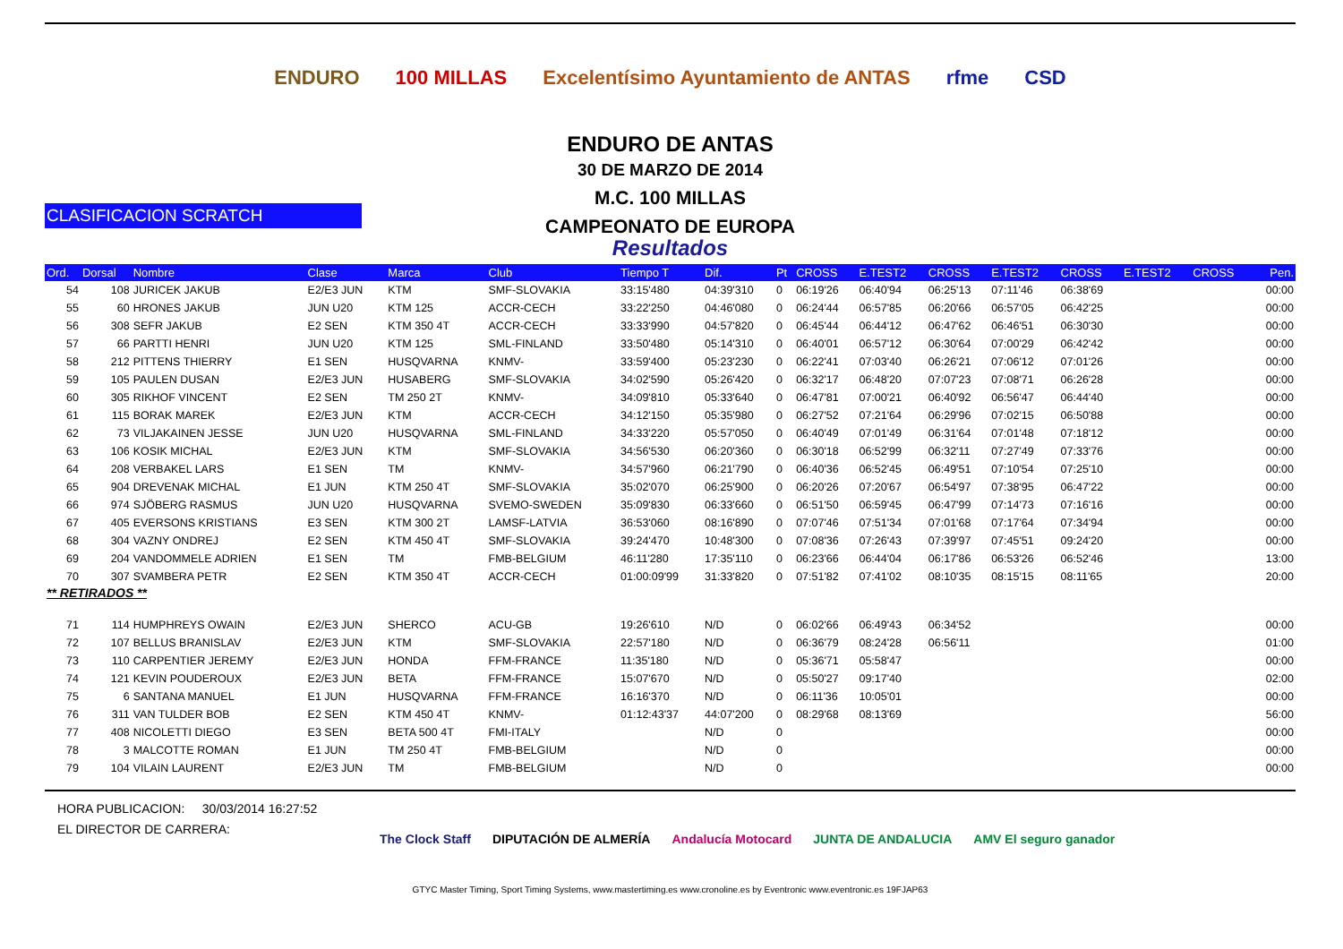ENDURO 100 MILLAS Excelentísimo Ayuntamiento de ANTAS rfme CSD
ENDURO DE ANTAS
30 DE MARZO DE 2014
M.C. 100 MILLAS
CAMPEONATO DE EUROPA
CLASIFICACION SCRATCH
Resultados
| Ord. | Dorsal | Nombre | Clase | Marca | Club | Tiempo T | Dif. | Pt | CROSS | E.TEST2 | CROSS | E.TEST2 | CROSS | E.TEST2 | CROSS | Pen. |
| --- | --- | --- | --- | --- | --- | --- | --- | --- | --- | --- | --- | --- | --- | --- | --- | --- |
| 54 | 108 | JURICEK JAKUB | E2/E3 JUN | KTM | SMF-SLOVAKIA | 33:15'480 | 04:39'310 | 0 | 06:19'26 | 06:40'94 | 06:25'13 | 07:11'46 | 06:38'69 | | | 00:00 |
| 55 | 60 | HRONES JAKUB | JUN U20 | KTM 125 | ACCR-CECH | 33:22'250 | 04:46'080 | 0 | 06:24'44 | 06:57'85 | 06:20'66 | 06:57'05 | 06:42'25 | | | 00:00 |
| 56 | 308 | SEFR JAKUB | E2 SEN | KTM 350 4T | ACCR-CECH | 33:33'990 | 04:57'820 | 0 | 06:45'44 | 06:44'12 | 06:47'62 | 06:46'51 | 06:30'30 | | | 00:00 |
| 57 | 66 | PARTTI HENRI | JUN U20 | KTM 125 | SML-FINLAND | 33:50'480 | 05:14'310 | 0 | 06:40'01 | 06:57'12 | 06:30'64 | 07:00'29 | 06:42'42 | | | 00:00 |
| 58 | 212 | PITTENS THIERRY | E1 SEN | HUSQVARNA | KNMV- | 33:59'400 | 05:23'230 | 0 | 06:22'41 | 07:03'40 | 06:26'21 | 07:06'12 | 07:01'26 | | | 00:00 |
| 59 | 105 | PAULEN DUSAN | E2/E3 JUN | HUSABERG | SMF-SLOVAKIA | 34:02'590 | 05:26'420 | 0 | 06:32'17 | 06:48'20 | 07:07'23 | 07:08'71 | 06:26'28 | | | 00:00 |
| 60 | 305 | RIKHOF VINCENT | E2 SEN | TM 250 2T | KNMV- | 34:09'810 | 05:33'640 | 0 | 06:47'81 | 07:00'21 | 06:40'92 | 06:56'47 | 06:44'40 | | | 00:00 |
| 61 | 115 | BORAK MAREK | E2/E3 JUN | KTM | ACCR-CECH | 34:12'150 | 05:35'980 | 0 | 06:27'52 | 07:21'64 | 06:29'96 | 07:02'15 | 06:50'88 | | | 00:00 |
| 62 | 73 | VILJAKAINEN JESSE | JUN U20 | HUSQVARNA | SML-FINLAND | 34:33'220 | 05:57'050 | 0 | 06:40'49 | 07:01'49 | 06:31'64 | 07:01'48 | 07:18'12 | | | 00:00 |
| 63 | 106 | KOSIK MICHAL | E2/E3 JUN | KTM | SMF-SLOVAKIA | 34:56'530 | 06:20'360 | 0 | 06:30'18 | 06:52'99 | 06:32'11 | 07:27'49 | 07:33'76 | | | 00:00 |
| 64 | 208 | VERBAKEL LARS | E1 SEN | TM | KNMV- | 34:57'960 | 06:21'790 | 0 | 06:40'36 | 06:52'45 | 06:49'51 | 07:10'54 | 07:25'10 | | | 00:00 |
| 65 | 904 | DREVENAK MICHAL | E1 JUN | KTM 250 4T | SMF-SLOVAKIA | 35:02'070 | 06:25'900 | 0 | 06:20'26 | 07:20'67 | 06:54'97 | 07:38'95 | 06:47'22 | | | 00:00 |
| 66 | 974 | SJÖBERG RASMUS | JUN U20 | HUSQVARNA | SVEMO-SWEDEN | 35:09'830 | 06:33'660 | 0 | 06:51'50 | 06:59'45 | 06:47'99 | 07:14'73 | 07:16'16 | | | 00:00 |
| 67 | 405 | EVERSONS KRISTIANS | E3 SEN | KTM 300 2T | LAMSF-LATVIA | 36:53'060 | 08:16'890 | 0 | 07:07'46 | 07:51'34 | 07:01'68 | 07:17'64 | 07:34'94 | | | 00:00 |
| 68 | 304 | VAZNY ONDREJ | E2 SEN | KTM 450 4T | SMF-SLOVAKIA | 39:24'470 | 10:48'300 | 0 | 07:08'36 | 07:26'43 | 07:39'97 | 07:45'51 | 09:24'20 | | | 00:00 |
| 69 | 204 | VANDOMMELE ADRIEN | E1 SEN | TM | FMB-BELGIUM | 46:11'280 | 17:35'110 | 0 | 06:23'66 | 06:44'04 | 06:17'86 | 06:53'26 | 06:52'46 | | | 13:00 |
| 70 | 307 | SVAMBERA PETR | E2 SEN | KTM 350 4T | ACCR-CECH | 01:00:09'99 | 31:33'820 | 0 | 07:51'82 | 07:41'02 | 08:10'35 | 08:15'15 | 08:11'65 | | | 20:00 |
| ** RETIRADOS ** | | | | | | | | | | | | | | | | |
| 71 | 114 | HUMPHREYS OWAIN | E2/E3 JUN | SHERCO | ACU-GB | 19:26'610 | N/D | 0 | 06:02'66 | 06:49'43 | 06:34'52 | | | | | 00:00 |
| 72 | 107 | BELLUS BRANISLAV | E2/E3 JUN | KTM | SMF-SLOVAKIA | 22:57'180 | N/D | 0 | 06:36'79 | 08:24'28 | 06:56'11 | | | | | 01:00 |
| 73 | 110 | CARPENTIER JEREMY | E2/E3 JUN | HONDA | FFM-FRANCE | 11:35'180 | N/D | 0 | 05:36'71 | 05:58'47 | | | | | | 00:00 |
| 74 | 121 | KEVIN POUDEROUX | E2/E3 JUN | BETA | FFM-FRANCE | 15:07'670 | N/D | 0 | 05:50'27 | 09:17'40 | | | | | | 02:00 |
| 75 | 6 | SANTANA MANUEL | E1 JUN | HUSQVARNA | FFM-FRANCE | 16:16'370 | N/D | 0 | 06:11'36 | 10:05'01 | | | | | | 00:00 |
| 76 | 311 | VAN TULDER BOB | E2 SEN | KTM 450 4T | KNMV- | 01:12:43'37 | 44:07'200 | 0 | 08:29'68 | 08:13'69 | | | | | | 56:00 |
| 77 | 408 | NICOLETTI DIEGO | E3 SEN | BETA 500 4T | FMI-ITALY | | N/D | 0 | | | | | | | | 00:00 |
| 78 | 3 | MALCOTTE ROMAN | E1 JUN | TM 250 4T | FMB-BELGIUM | | N/D | 0 | | | | | | | | 00:00 |
| 79 | 104 | VILAIN LAURENT | E2/E3 JUN | TM | FMB-BELGIUM | | N/D | 0 | | | | | | | | 00:00 |
HORA PUBLICACION: 30/03/2014 16:27:52
EL DIRECTOR DE CARRERA:
The Clock Staff DIPUTACIÓN DE ALMERÍA Andalucía Motocard JUNTA DE ANDALUCIA AMV El seguro ganador
GTYC Master Timing, Sport Timing Systems, www.mastertiming.es www.cronoline.es by Eventronic www.eventronic.es 19FJAP63